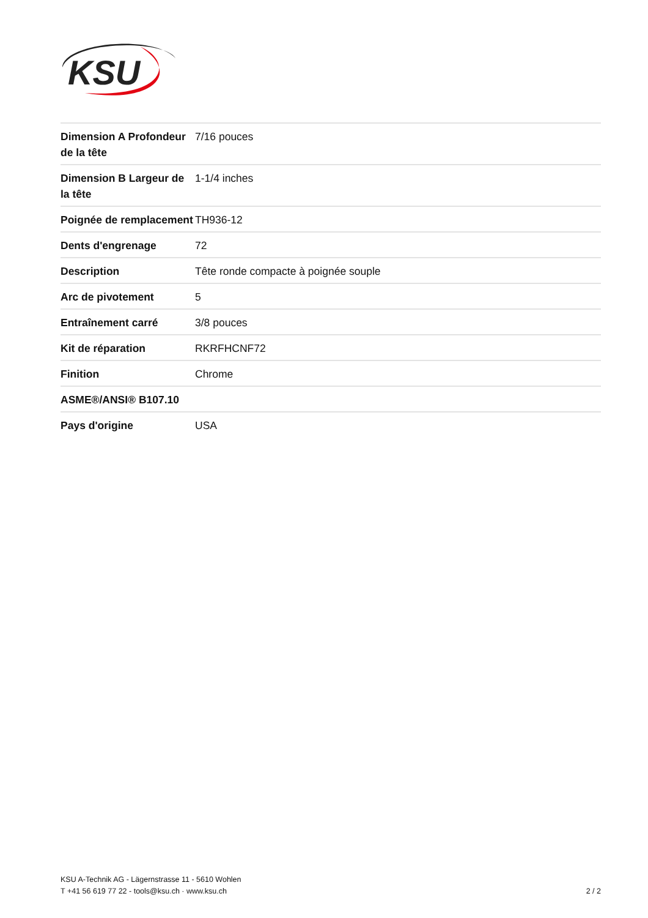KSU
| Dimension A Profondeur de la tête | 7/16 pouces |
| Dimension B Largeur de la tête | 1-1/4 inches |
| Poignée de remplacement | TH936-12 |
| Dents d'engrenage | 72 |
| Description | Tête ronde compacte à poignée souple |
| Arc de pivotement | 5 |
| Entraînement carré | 3/8 pouces |
| Kit de réparation | RKRFHCNF72 |
| Finition | Chrome |
| ASME®/ANSI® B107.10 | |
| Pays d'origine | USA |
KSU A-Technik AG - Lägernstrasse 11 - 5610 Wohlen
T +41 56 619 77 22 - tools@ksu.ch · www.ksu.ch
2 / 2